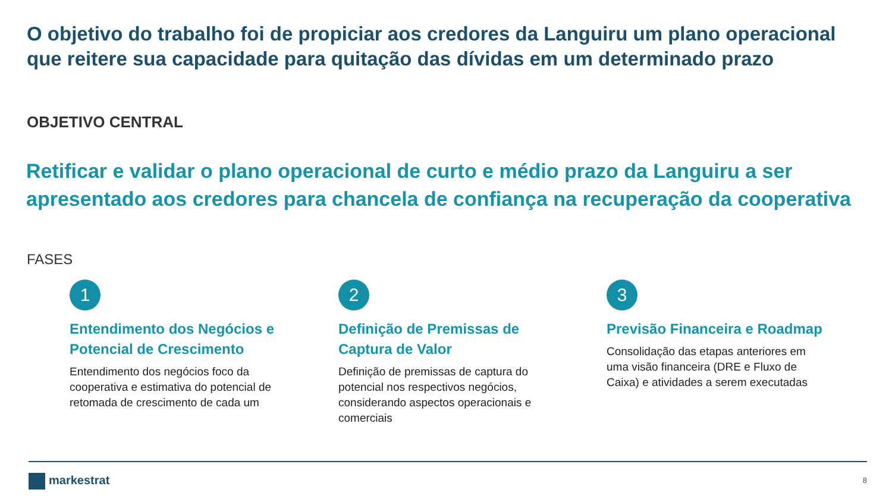O objetivo do trabalho foi de propiciar aos credores da Languiru um plano operacional que reitere sua capacidade para quitação das dívidas em um determinado prazo
OBJETIVO CENTRAL
Retificar e validar o plano operacional de curto e médio prazo da Languiru a ser apresentado aos credores para chancela de confiança na recuperação da cooperativa
FASES
1
Entendimento dos Negócios e Potencial de Crescimento
Entendimento dos negócios foco da cooperativa e estimativa do potencial de retomada de crescimento de cada um
2
Definição de Premissas de Captura de Valor
Definição de premissas de captura do potencial nos respectivos negócios, considerando aspectos operacionais e comerciais
3
Previsão Financeira e Roadmap
Consolidação das etapas anteriores em uma visão financeira (DRE e Fluxo de Caixa) e atividades a serem executadas
markestrat 8